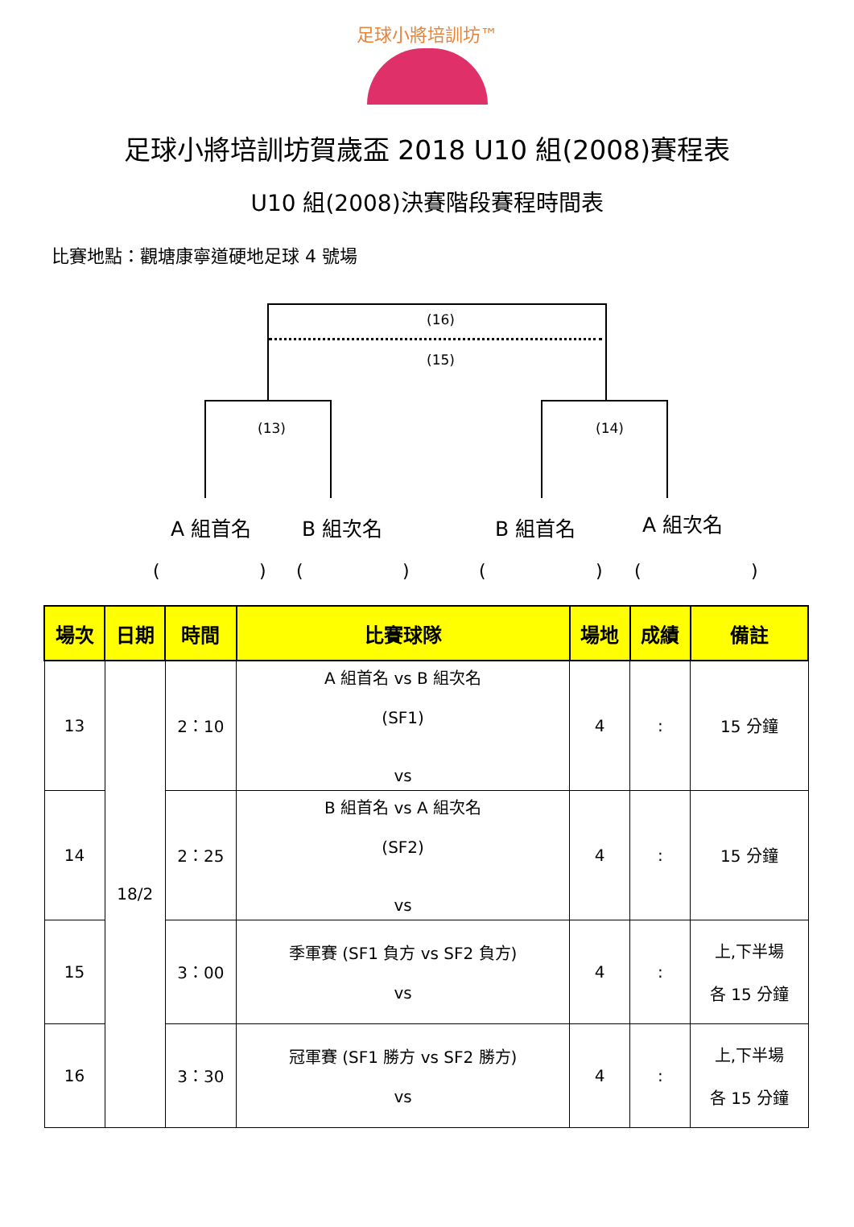足球小將培訓坊™
足球小將培訓坊賀歲盃 2018 U10 組(2008)賽程表
U10 組(2008)決賽階段賽程時間表
比賽地點：觀塘康寧道硬地足球 4 號場
(16)
(15)
(13) (14)
A 組首名 B 組次名 B 組首名 A 組次名
( ) ( ) ( ) ( )
| 場次 | 日期 | 時間 | 比賽球隊 | 場地 | 成績 | 備註 |
| --- | --- | --- | --- | --- | --- | --- |
| 13 | 18/2 | 2：10 | A 組首名 vs B 組次名 (SF1) vs | 4 | : | 15 分鐘 |
| 14 | | 2：25 | B 組首名 vs A 組次名 (SF2) vs | 4 | : | 15 分鐘 |
| 15 | | 3：00 | 季軍賽 (SF1 負方 vs SF2 負方) vs | 4 | : | 上,下半場 各 15 分鐘 |
| 16 | | 3：30 | 冠軍賽 (SF1 勝方 vs SF2 勝方) vs | 4 | : | 上,下半場 各 15 分鐘 |